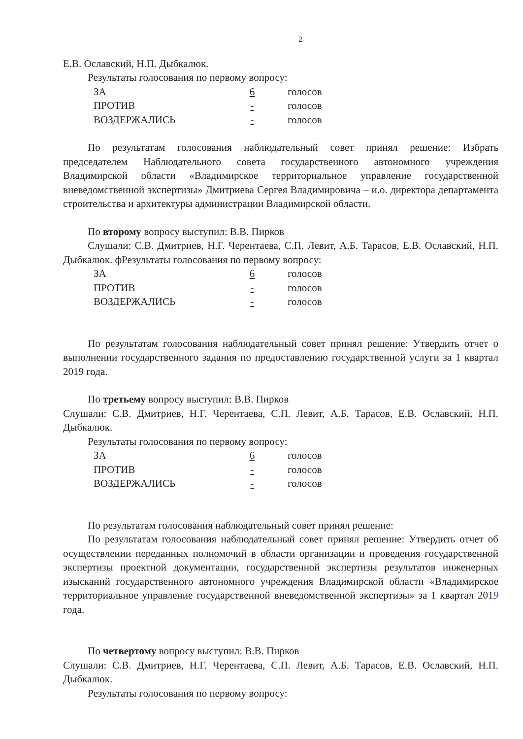2
Е.В. Ославский, Н.П. Дыбкалюк.
Результаты голосования по первому вопросу:
| ЗА | 6 | голосов |
| ПРОТИВ | - | голосов |
| ВОЗДЕРЖАЛИСЬ | - | голосов |
По результатам голосования наблюдательный совет принял решение: Избрать председателем Наблюдательного совета государственного автономного учреждения Владимирской области «Владимирское территориальное управление государственной вневедомственной экспертизы» Дмитриева Сергея Владимировича – и.о. директора департамента строительства и архитектуры администрации Владимирской области.
По второму вопросу выступил: В.В. Пирков
Слушали: С.В. Дмитриев, Н.Г. Черентаева, С.П. Левит, А.Б. Тарасов, Е.В. Ославский, Н.П. Дыбкалюк. фРезультаты голосования по первому вопросу:
| ЗА | 6 | голосов |
| ПРОТИВ | - | голосов |
| ВОЗДЕРЖАЛИСЬ | - | голосов |
По результатам голосования наблюдательный совет принял решение: Утвердить отчет о выполнении государственного задания по предоставлению государственной услуги за 1 квартал 2019 года.
По третьему вопросу выступил: В.В. Пирков
Слушали: С.В. Дмитриев, Н.Г. Черентаева, С.П. Левит, А.Б. Тарасов, Е.В. Ославский, Н.П. Дыбкалюк.
Результаты голосования по первому вопросу:
| ЗА | 6 | голосов |
| ПРОТИВ | - | голосов |
| ВОЗДЕРЖАЛИСЬ | - | голосов |
По результатам голосования наблюдательный совет принял решение:
По результатам голосования наблюдательный совет принял решение: Утвердить отчет об осуществлении переданных полномочий в области организации и проведения государственной экспертизы проектной документации, государственной экспертизы результатов инженерных изысканий государственного автономного учреждения Владимирской области «Владимирское территориальное управление государственной вневедомственной экспертизы» за 1 квартал 2019 года.
По четвертому вопросу выступил: В.В. Пирков
Слушали: С.В. Дмитриев, Н.Г. Черентаева, С.П. Левит, А.Б. Тарасов, Е.В. Ославский, Н.П. Дыбкалюк.
Результаты голосования по первому вопросу: